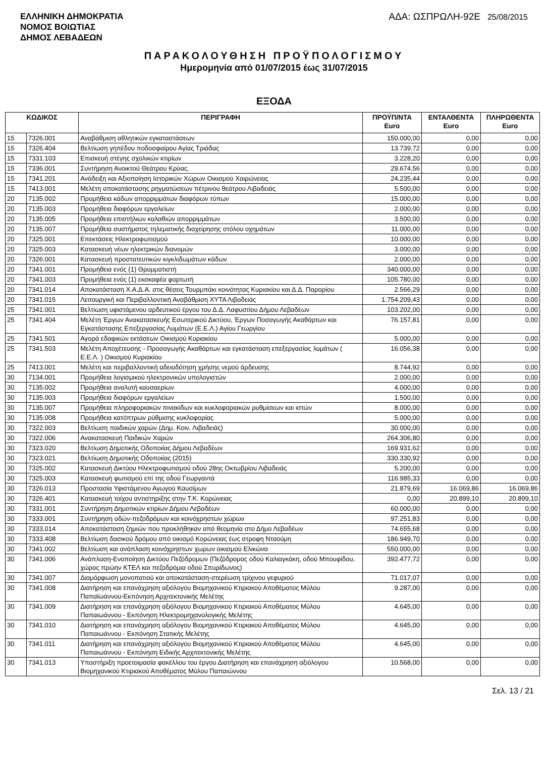ΕΛΛΗΝΙΚΗ ΔΗΜΟΚΡΑΤΙΑ
ΝΟΜΟΣ ΒΟΙΩΤΙΑΣ
ΔΗΜΟΣ ΛΕΒΑΔΕΩΝ
ΑΔΑ: ΩΣΠΡΩΛΗ-92Ε 25/08/2015
ΠΑΡΑΚΟΛΟΥΘΗΣΗ ΠΡΟΫΠΟΛΟΓΙΣΜΟΥ
Ημερομηνία από 01/07/2015 έως 31/07/2015
ΕΞΟΔΑ
| ΚΩΔΙΚΟΣ | | ΠΕΡΙΓΡΑΦΗ | ΠΡΟΫΠ/ΝΤΑ Euro | ΕΝΤΑΛΘΕΝΤΑ Euro | ΠΛΗΡΩΘΕΝΤΑ Euro |
| --- | --- | --- | --- | --- | --- |
| 15 | 7326.001 | Αναβάθμιση αθλητικών εγκαταστάσεων | 150.000,00 | 0,00 | 0,00 |
| 15 | 7326.404 | Βελτίωση γηπέδου ποδοσφαίρου Αγίας Τριάδας | 13.739,72 | 0,00 | 0,00 |
| 15 | 7331.103 | Επισκευή στέγης σχολικών κτιρίων | 3.228,20 | 0,00 | 0,00 |
| 15 | 7336.001 | Συντήρηση Ανοικτού Θεάτρου Κρύας. | 29.674,56 | 0,00 | 0,00 |
| 15 | 7341.201 | Ανάδειξη και Αξιοποίηση Ιστορικών Χώρων Οικισμού Χαιρώνειας | 24.235,44 | 0,00 | 0,00 |
| 15 | 7413.001 | Μελέτη αποκατάστασης ρηγματώσεων πέτρινου θεάτρου Λιβαδειάς | 5.500,00 | 0,00 | 0,00 |
| 20 | 7135.002 | Προμήθεια κάδων απορριμμάτων διαφόρων τύπων | 15.000,00 | 0,00 | 0,00 |
| 20 | 7135.003 | Προμήθεια διαφόρων εργαλείων | 2.000,00 | 0,00 | 0,00 |
| 20 | 7135.005 | Προμήθεια επιστήλιων καλαθιών απορριμμάτων | 3.500,00 | 0,00 | 0,00 |
| 20 | 7135.007 | Προμήθεια συστήματος τηλεματικής διαχείρησης στόλου οχημάτων | 11.000,00 | 0,00 | 0,00 |
| 20 | 7325.001 | Επεκτάσεις Ηλεκτροφωτισμού | 10.000,00 | 0,00 | 0,00 |
| 20 | 7325.003 | Κατασκευή νέων ηλεκτρικών διανομών | 3.000,00 | 0,00 | 0,00 |
| 20 | 7326.001 | Κατασκευή προστατευτικών κιγκλιδωμάτων κάδων | 2.000,00 | 0,00 | 0,00 |
| 20 | 7341.001 | Προμήθεια ενός (1) Θρυμματιστή | 340.000,00 | 0,00 | 0,00 |
| 20 | 7341.003 | Προμήθεια ενός (1) εκσκαφέα φορτωτή | 105.780,00 | 0,00 | 0,00 |
| 20 | 7341.014 | Αποκατάσταση Χ.Α.Δ.Α. στις θέσεις Τουρμπάκι κοινότητας Κυριακίου και Δ.Δ. Παρορίου | 2.566,29 | 0,00 | 0,00 |
| 20 | 7341.015 | Λειτουργική και Περιβαλλοντική Αναβάθμιση ΧΥΤΑ Λιβαδειάς | 1.754.209,43 | 0,00 | 0,00 |
| 25 | 7341.001 | Βελτίωση υφιστάμενου αρδευτικού έργου του Δ.Δ. Λαφυστίου Δήμου Λεβαδέων | 103.202,00 | 0,00 | 0,00 |
| 25 | 7341.404 | Μελέτη Έργων Ανακατασκευής Εσωτερικού Δικτύου, Έργων Ποσαγωγής Ακαθάρτων και Εγκατάστασης Επεξεργασίας Λυμάτων (Ε.Ε.Λ.) Αγίου Γεωργίου | 76.157,81 | 0,00 | 0,00 |
| 25 | 7341.501 | Αγορά εδαφικών εκτάσεων Οικισμού Κυριακίου | 5.000,00 | 0,00 | 0,00 |
| 25 | 7341.503 | Μελέτη Αποχέτευσης - Προσαγωγής Ακαθάρτων και εγκατάσταση επεξεργασίας λυμάτων ( Ε.Ε.Λ. ) Οικισμού Κυριακίου | 16.056,38 | 0,00 | 0,00 |
| 25 | 7413.001 | Μελέτη και περιβαλλοντική αδειοδότηση χρήσης νερού άρδευσης | 8.744,92 | 0,00 | 0,00 |
| 30 | 7134.001 | Προμήθεια λογισμικού ηλεκτρονικών υπολογιστών | 2.000,00 | 0,00 | 0,00 |
| 30 | 7135.002 | Προμήθεια αναλυτή καυσαερίων | 4.000,00 | 0,00 | 0,00 |
| 30 | 7135.003 | Προμήθεια διαφόρων εργαλείων | 1.500,00 | 0,00 | 0,00 |
| 30 | 7135.007 | Προμήθεια πληροφοριακών πινακίδων και κυκλοφοριακών ρυθμίσεων και ιστών | 8.000,00 | 0,00 | 0,00 |
| 30 | 7135.008 | Προμήθεια κατόπτρων ρύθμισης κυκλοφορίας | 5.000,00 | 0,00 | 0,00 |
| 30 | 7322.003 | Βελτίωση παιδικών χαρών (Δημ. Κοιν. Λιβαδειάς) | 30.000,00 | 0,00 | 0,00 |
| 30 | 7322.006 | Ανακατασκευή Παιδικών Χαρών | 264.306,80 | 0,00 | 0,00 |
| 30 | 7323.020 | Βελτίωση Δημοτικής Οδοποιίας Δήμου Λεβαδέων | 169.931,62 | 0,00 | 0,00 |
| 30 | 7323.021 | Βελτίωση Δημοτικής Οδοποιίας (2015) | 330.330,92 | 0,00 | 0,00 |
| 30 | 7325.002 | Κατασκευή Δικτύου Ηλεκτροφωτισμού οδού 28ης Οκτωβρίου Λιβαδειάς | 5.200,00 | 0,00 | 0,00 |
| 30 | 7325.003 | Κατασκευή φωτισμού επί της οδού Γεωργαντά | 116.985,33 | 0,00 | 0,00 |
| 30 | 7326.013 | Προστασία Υφιστάμενου Αγωγού Καυσίμων | 21.879,69 | 16.069,86 | 16.069,86 |
| 30 | 7326.401 | Κατασκευή τοίχου αντιστηριξης στην Τ.Κ. Κορώνειας | 0,00 | 20.899,10 | 20.899,10 |
| 30 | 7331.001 | Συντήρηση Δημοτικών κτιρίων Δήμου Λεβαδέων | 60.000,00 | 0,00 | 0,00 |
| 30 | 7333.001 | Συντήρηση οδών-πεζοδρόμων και κοινόχρηστων χώρων | 97.251,83 | 0,00 | 0,00 |
| 30 | 7333.014 | Αποκατάσταση ζημιών που προκλήθηκαν από θεομηνία στο Δήμο Λεβαδέων | 74.655,68 | 0,00 | 0,00 |
| 30 | 7333.408 | Βελτίωση δασικού δρόμου από οικισμό Κορώνειας έως στροφη Νταούμη | 186.949,70 | 0,00 | 0,00 |
| 30 | 7341.002 | Βελτίωση και ανάπλαση κοινόχρηστων χωρων οικισμού Ελικώνα | 550.000,00 | 0,00 | 0,00 |
| 30 | 7341.006 | Ανάπλαση-Ενοποίηση Δικτύου Πεζόδρομων (Πεζόδρομος οδού Καλιαγκάκη, οδού Μπουφίδου, χώρος πρώην ΚΤΕΛ και πεζοδρόμια οδού Σπυρίδωνος) | 392.477,72 | 0,00 | 0,00 |
| 30 | 7341.007 | Διαμόρφωση μονοπατιού και αποκατάσταση-στερέωση τρίχινου γεφυριού | 71.017,07 | 0,00 | 0,00 |
| 30 | 7341.008 | Διατήρηση και επανάχρηση αξιόλογου Βιομηχανικού Κτιριακού Αποθέματος Μύλου Παπαϊωάννου-Εκπόνηση Αρχιτεκτονικής Μελέτης | 9.287,00 | 0,00 | 0,00 |
| 30 | 7341.009 | Διατήρηση και επανάχρηση αξιόλογου Βιομηχανικού Κτιριακού Αποθέματος Μύλου Παπαιωάννου - Εκπόνηση Ηλεκτρομηχανολογικής Μελέτης | 4.645,00 | 0,00 | 0,00 |
| 30 | 7341.010 | Διατήρηση και επανάχρηση αξιόλογου Βιομηχανικού Κτιριακού Αποθέματος Μύλου Παπαιωάννου - Εκπόνηση Στατικής Μελέτης | 4.645,00 | 0,00 | 0,00 |
| 30 | 7341.011 | Διατήρηση και επανάχρηση αξιόλογου Βιομηχανικού Κτιριακού Αποθέματος Μύλου Παπαιωάννου - Εκπόνηση Ειδικής Αρχιτεκτονικής Μελέτης | 4.645,00 | 0,00 | 0,00 |
| 30 | 7341.013 | Υποστήριξη προετοιμασία φακέλλου του έργου Διατήρηση και επανάχρηση αξιόλογου Βιομηχανικού Κτιριακού Αποθέματος Μύλου Παπαιώννου | 10.568,00 | 0,00 | 0,00 |
Σελ. 13 / 21